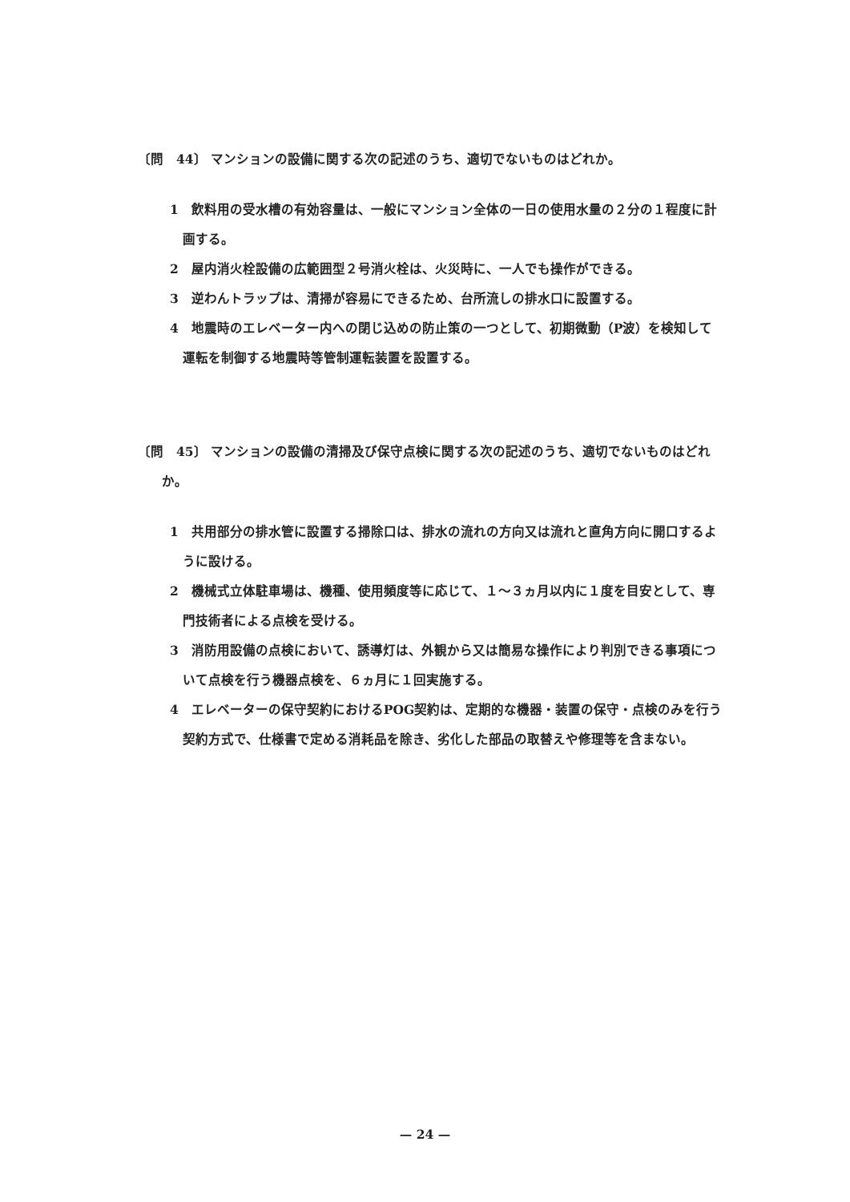〔問　44〕 マンションの設備に関する次の記述のうち、適切でないものはどれか。
1　飲料用の受水槽の有効容量は、一般にマンション全体の一日の使用水量の２分の１程度に計画する。
2　屋内消火栓設備の広範囲型２号消火栓は、火災時に、一人でも操作ができる。
3　逆わんトラップは、清掃が容易にできるため、台所流しの排水口に設置する。
4　地震時のエレベーター内への閉じ込めの防止策の一つとして、初期微動（P波）を検知して運転を制御する地震時等管制運転装置を設置する。
〔問　45〕 マンションの設備の清掃及び保守点検に関する次の記述のうち、適切でないものはどれか。
1　共用部分の排水管に設置する掃除口は、排水の流れの方向又は流れと直角方向に開口するように設ける。
2　機械式立体駐車場は、機種、使用頻度等に応じて、１～３ヵ月以内に１度を目安として、専門技術者による点検を受ける。
3　消防用設備の点検において、誘導灯は、外観から又は簡易な操作により判別できる事項について点検を行う機器点検を、６ヵ月に１回実施する。
4　エレベーターの保守契約におけるPOG契約は、定期的な機器・装置の保守・点検のみを行う契約方式で、仕様書で定める消耗品を除き、劣化した部品の取替えや修理等を含まない。
— 24 —